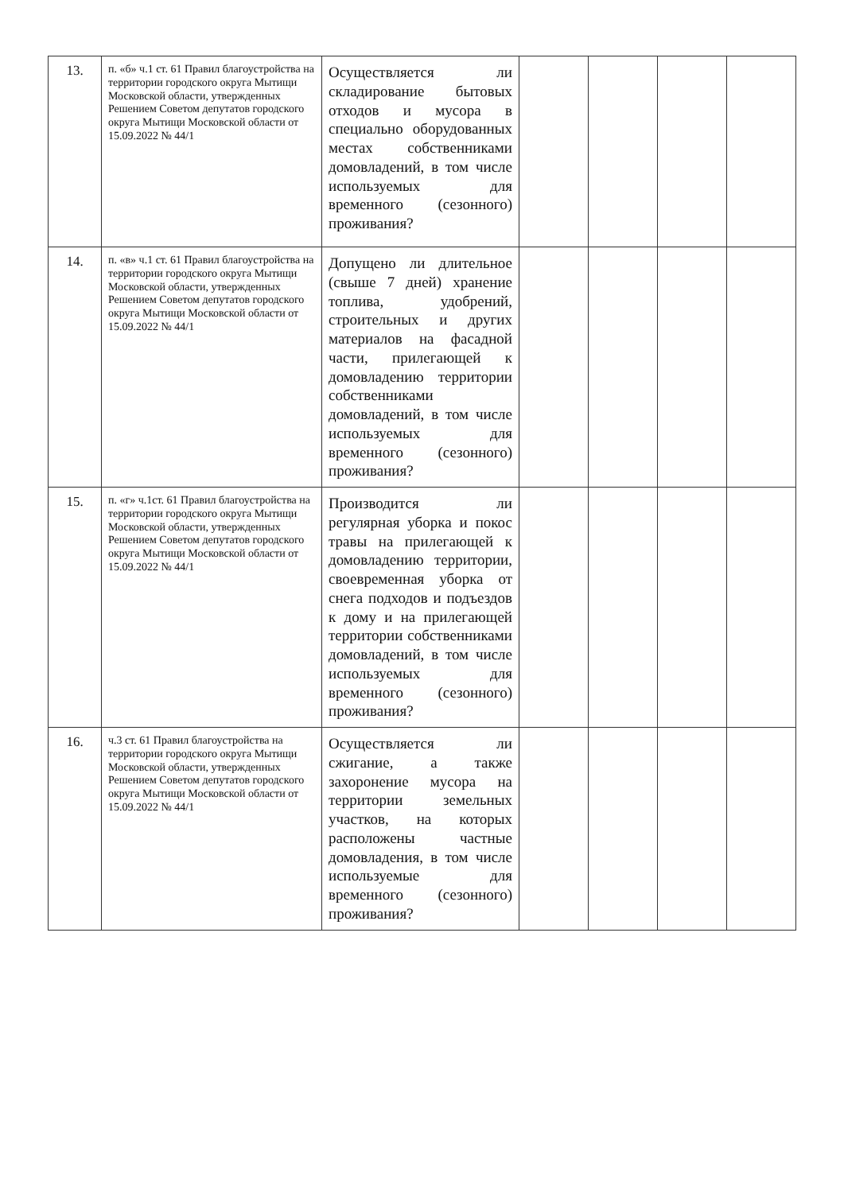| 13. | п. «б» ч.1 ст. 61 Правил благоустройства на территории городского округа Мытищи Московской области, утвержденных Решением Советом депутатов городского округа Мытищи Московской области от 15.09.2022 № 44/1 | Осуществляется ли складирование бытовых отходов и мусора в специально оборудованных местах собственниками домовладений, в том числе используемых для временного (сезонного) проживания? | | | | |
| 14. | п. «в» ч.1 ст. 61 Правил благоустройства на территории городского округа Мытищи Московской области, утвержденных Решением Советом депутатов городского округа Мытищи Московской области от 15.09.2022 № 44/1 | Допущено ли длительное (свыше 7 дней) хранение топлива, удобрений, строительных и других материалов на фасадной части, прилегающей к домовладению территории собственниками домовладений, в том числе используемых для временного (сезонного) проживания? | | | | |
| 15. | п. «г» ч.1ст. 61 Правил благоустройства на территории городского округа Мытищи Московской области, утвержденных Решением Советом депутатов городского округа Мытищи Московской области от 15.09.2022 № 44/1 | Производится ли регулярная уборка и покос травы на прилегающей к домовладению территории, своевременная уборка от снега подходов и подъездов к дому и на прилегающей территории собственниками домовладений, в том числе используемых для временного (сезонного) проживания? | | | | |
| 16. | ч.3 ст. 61 Правил благоустройства на территории городского округа Мытищи Московской области, утвержденных Решением Советом депутатов городского округа Мытищи Московской области от 15.09.2022 № 44/1 | Осуществляется ли сжигание, а также захоронение мусора на территории земельных участков, на которых расположены частные домовладения, в том числе используемые для временного (сезонного) проживания? | | | | |